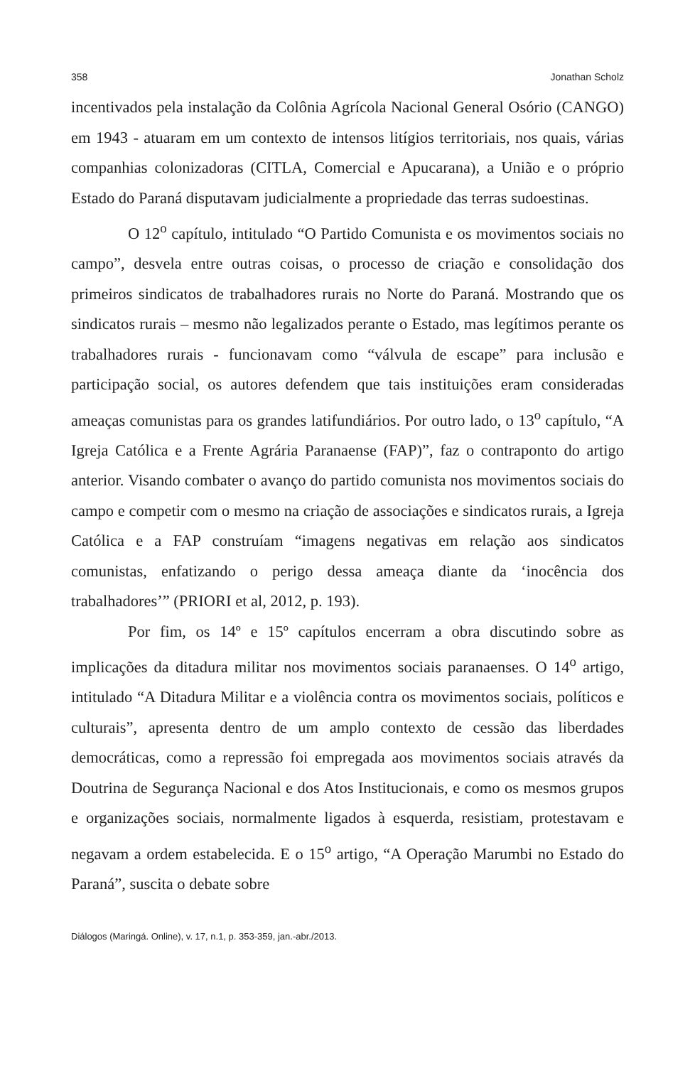358 Jonathan Scholz
incentivados pela instalação da Colônia Agrícola Nacional General Osório (CANGO) em 1943 - atuaram em um contexto de intensos litígios territoriais, nos quais, várias companhias colonizadoras (CITLA, Comercial e Apucarana), a União e o próprio Estado do Paraná disputavam judicialmente a propriedade das terras sudoestinas.
O 12<sup>o</sup> capítulo, intitulado “O Partido Comunista e os movimentos sociais no campo”, desvela entre outras coisas, o processo de criação e consolidação dos primeiros sindicatos de trabalhadores rurais no Norte do Paraná. Mostrando que os sindicatos rurais – mesmo não legalizados perante o Estado, mas legítimos perante os trabalhadores rurais - funcionavam como “válvula de escape” para inclusão e participação social, os autores defendem que tais instituições eram consideradas ameaças comunistas para os grandes latifundiários. Por outro lado, o 13<sup>o</sup> capítulo, “A Igreja Católica e a Frente Agrária Paranaense (FAP)”, faz o contraponto do artigo anterior. Visando combater o avanço do partido comunista nos movimentos sociais do campo e competir com o mesmo na criação de associações e sindicatos rurais, a Igreja Católica e a FAP construíam “imagens negativas em relação aos sindicatos comunistas, enfatizando o perigo dessa ameaça diante da ‘inocência dos trabalhadores’” (PRIORI et al, 2012, p. 193).
Por fim, os 14º e 15º capítulos encerram a obra discutindo sobre as implicações da ditadura militar nos movimentos sociais paranaenses. O 14<sup>o</sup> artigo, intitulado “A Ditadura Militar e a violência contra os movimentos sociais, políticos e culturais”, apresenta dentro de um amplo contexto de cessão das liberdades democráticas, como a repressão foi empregada aos movimentos sociais através da Doutrina de Segurança Nacional e dos Atos Institucionais, e como os mesmos grupos e organizações sociais, normalmente ligados à esquerda, resistiam, protestavam e negavam a ordem estabelecida. E o 15<sup>o</sup> artigo, “A Operação Marumbi no Estado do Paraná”, suscita o debate sobre
Diálogos (Maringá. Online), v. 17, n.1, p. 353-359, jan.-abr./2013.